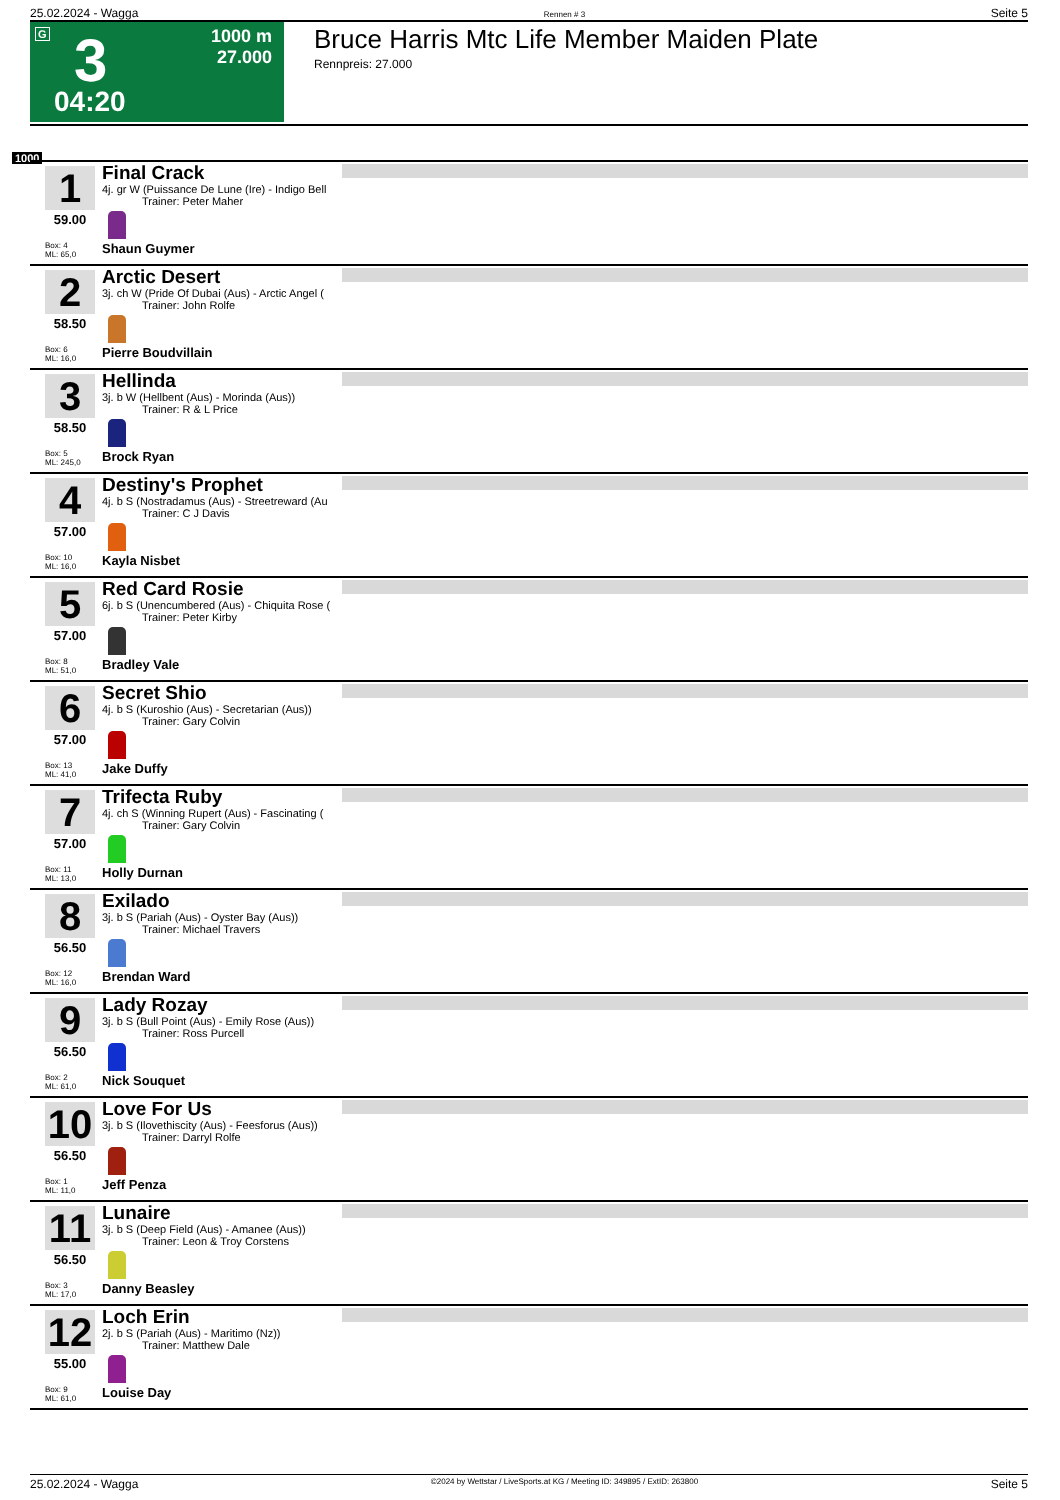25.02.2024 - Wagga Rennen # 3 Seite 5
G 3
04:20
1000 m
27.000
Bruce Harris Mtc Life Member Maiden Plate
Rennpreis: 27.000
1000
1
59.00
Box: 4
ML: 65,0
Final Crack
4j. gr W (Puissance De Lune (Ire) - Indigo Bell
Trainer: Peter Maher
Shaun Guymer
2
58.50
Box: 6
ML: 16,0
Arctic Desert
3j. ch W (Pride Of Dubai (Aus) - Arctic Angel (
Trainer: John Rolfe
Pierre Boudvillain
3
58.50
Box: 5
ML: 245,0
Hellinda
3j. b W (Hellbent (Aus) - Morinda (Aus))
Trainer: R & L Price
Brock Ryan
4
57.00
Box: 10
ML: 16,0
Destiny's Prophet
4j. b S (Nostradamus (Aus) - Streetreward (Au
Trainer: C J Davis
Kayla Nisbet
5
57.00
Box: 8
ML: 51,0
Red Card Rosie
6j. b S (Unencumbered (Aus) - Chiquita Rose (
Trainer: Peter Kirby
Bradley Vale
6
57.00
Box: 13
ML: 41,0
Secret Shio
4j. b S (Kuroshio (Aus) - Secretarian (Aus))
Trainer: Gary Colvin
Jake Duffy
7
57.00
Box: 11
ML: 13,0
Trifecta Ruby
4j. ch S (Winning Rupert (Aus) - Fascinating (
Trainer: Gary Colvin
Holly Durnan
8
56.50
Box: 12
ML: 16,0
Exilado
3j. b S (Pariah (Aus) - Oyster Bay (Aus))
Trainer: Michael Travers
Brendan Ward
9
56.50
Box: 2
ML: 61,0
Lady Rozay
3j. b S (Bull Point (Aus) - Emily Rose (Aus))
Trainer: Ross Purcell
Nick Souquet
10
56.50
Box: 1
ML: 11,0
Love For Us
3j. b S (Ilovethiscity (Aus) - Feesforus (Aus))
Trainer: Darryl Rolfe
Jeff Penza
11
56.50
Box: 3
ML: 17,0
Lunaire
3j. b S (Deep Field (Aus) - Amanee (Aus))
Trainer: Leon & Troy Corstens
Danny Beasley
12
55.00
Box: 9
ML: 61,0
Loch Erin
2j. b S (Pariah (Aus) - Maritimo (Nz))
Trainer: Matthew Dale
Louise Day
25.02.2024 - Wagga ©2024 by Wettstar / LiveSports.at KG / Meeting ID: 349895 / ExtID: 263800 Seite 5